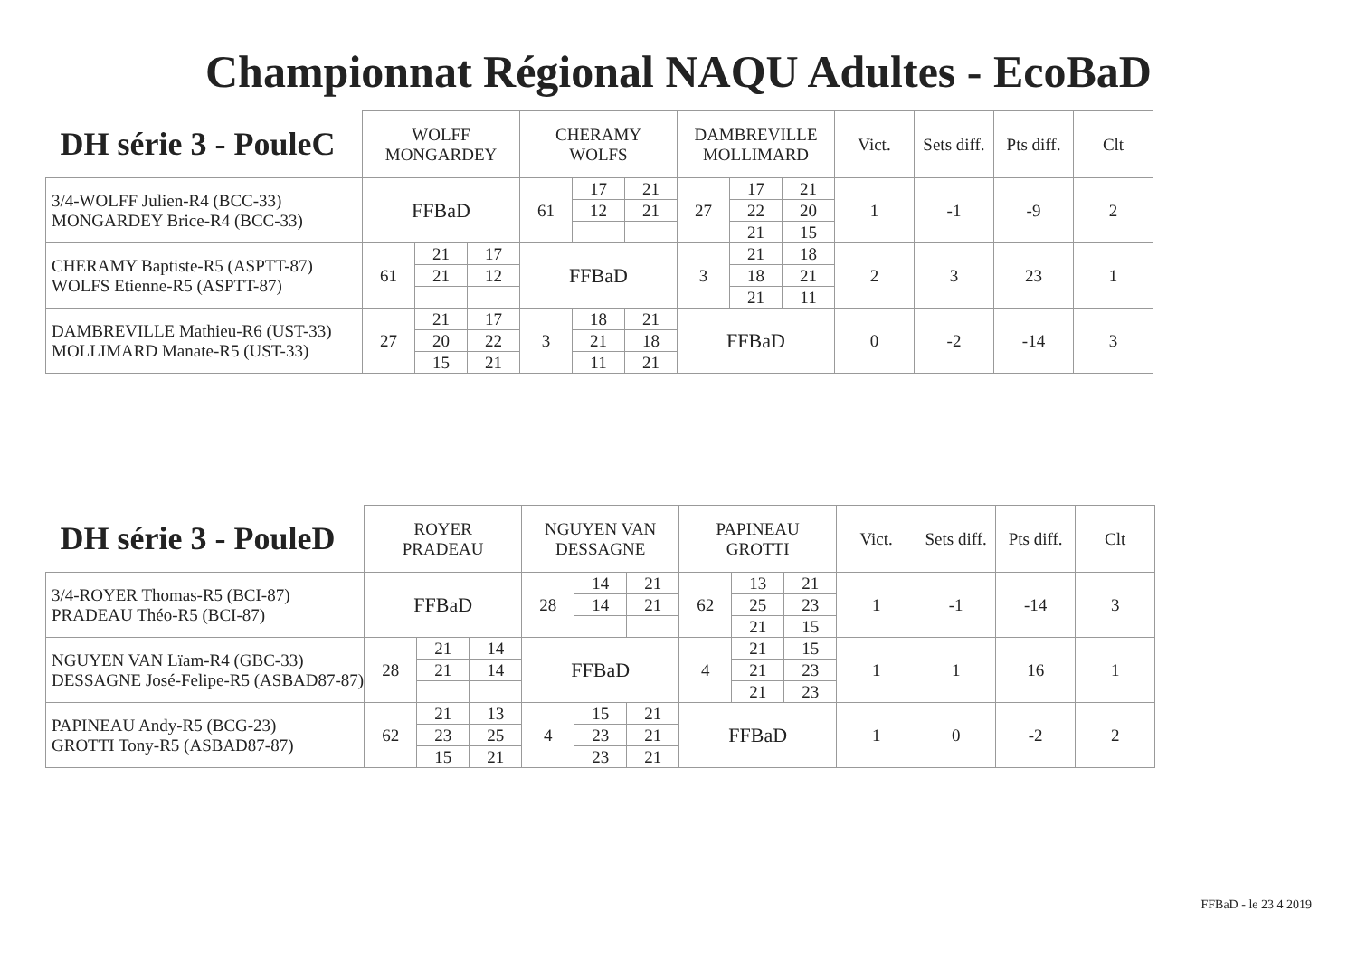Championnat Régional NAQU Adultes - EcoBaD
| DH série 3 - PouleC | WOLFF MONGARDEY | | | CHERAMY WOLFS | | | DAMBREVILLE MOLLIMARD | | | Vict. | Sets diff. | Pts diff. | Clt |
| --- | --- | --- | --- | --- | --- | --- | --- | --- | --- | --- | --- | --- | --- |
| 3/4-WOLFF Julien-R4 (BCC-33) MONGARDEY Brice-R4 (BCC-33) | FFBaD | | | 61 | 17 | 21 | 27 | 17 | 21 | 1 | -1 | -9 | 2 |
| | | | | | 12 | 21 | | 22 | 20 | | | | |
| | | | | | | | | 21 | 15 | | | | |
| CHERAMY Baptiste-R5 (ASPTT-87) WOLFS Etienne-R5 (ASPTT-87) | 61 | 21 | 17 | FFBaD | | | 3 | 21 | 18 | 2 | 3 | 23 | 1 |
| | | 21 | 12 | | | | | 18 | 21 | | | | |
| | | | | | | | | 21 | 11 | | | | |
| DAMBREVILLE Mathieu-R6 (UST-33) MOLLIMARD Manate-R5 (UST-33) | 27 | 21 | 17 | 3 | 18 | 21 | FFBaD | | | 0 | -2 | -14 | 3 |
| | | 20 | 22 | | 21 | 18 | | | | | | | |
| | | 15 | 21 | | 11 | 21 | | | | | | | |
| DH série 3 - PouleD | ROYER PRADEAU | | | NGUYEN VAN DESSAGNE | | | PAPINEAU GROTTI | | | Vict. | Sets diff. | Pts diff. | Clt |
| --- | --- | --- | --- | --- | --- | --- | --- | --- | --- | --- | --- | --- | --- |
| 3/4-ROYER Thomas-R5 (BCI-87) PRADEAU Théo-R5 (BCI-87) | FFBaD | | | 28 | 14 | 21 | 62 | 13 | 21 | 1 | -1 | -14 | 3 |
| | | | | | 14 | 21 | | 25 | 23 | | | | |
| | | | | | | | | 21 | 15 | | | | |
| NGUYEN VAN Lïam-R4 (GBC-33) DESSAGNE José-Felipe-R5 (ASBAD87-87) | 28 | 21 | 14 | FFBaD | | | 4 | 21 | 15 | 1 | 1 | 16 | 1 |
| | | 21 | 14 | | | | | 21 | 23 | | | | |
| | | | | | | | | 21 | 23 | | | | |
| PAPINEAU Andy-R5 (BCG-23) GROTTI Tony-R5 (ASBAD87-87) | 62 | 21 | 13 | 4 | 15 | 21 | FFBaD | | | 1 | 0 | -2 | 2 |
| | | 23 | 25 | | 23 | 21 | | | | | | | |
| | | 15 | 21 | | 23 | 21 | | | | | | | |
FFBaD - le 23 4 2019